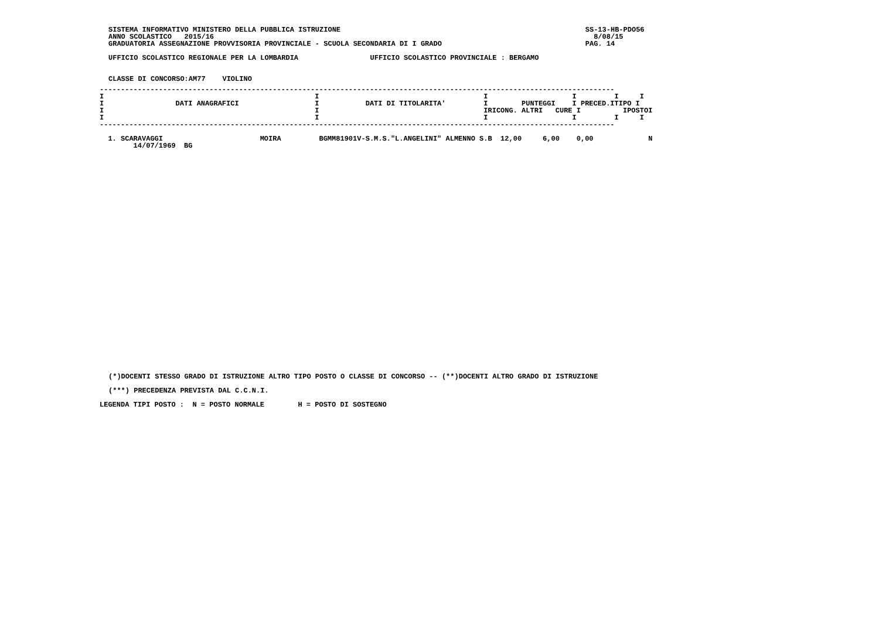SISTEMA INFORMATIVO MINISTERO DELLA PUBBLICA ISTRUZIONE                                                          SS-13-HB-PDO56
ANNO SCOLASTICO   2015/16                                                                                          8/08/15
GRADUATORIA ASSEGNAZIONE PROVVISORIA PROVINCIALE - SCUOLA SECONDARIA DI I GRADO                                  PAG. 14

UFFICIO SCOLASTICO REGIONALE PER LA LOMBARDIA                 UFFICIO SCOLASTICO PROVINCIALE : BERGAMO


CLASSE DI CONCORSO:AM77    VIOLINO
--------------------------------------------------------------------------------------------------------------------------
I                                                  I                                       I                    I         I     I
I                 DATI ANAGRAFICI                  I           DATI DI TITOLARITA'         I        PUNTEGGI    I PRECED.ITIPO I
I                                                  I                                       IRICONG. ALTRI   CURE I          IPOSTOI
I                                                  I                                       I                    I         I     I
--------------------------------------------------------------------------------------------------------------------------

  1. SCARAVAGGI                       MOIRA         BGMM81901V-S.M.S."L.ANGELINI" ALMENNO S.B  12,00     6,00    0,00             N
        14/07/1969  BG
(*)DOCENTI STESSO GRADO DI ISTRUZIONE ALTRO TIPO POSTO O CLASSE DI CONCORSO -- (**)DOCENTI ALTRO GRADO DI ISTRUZIONE

(***) PRECEDENZA PREVISTA DAL C.C.N.I.
LEGENDA TIPI POSTO :  N = POSTO NORMALE        H = POSTO DI SOSTEGNO